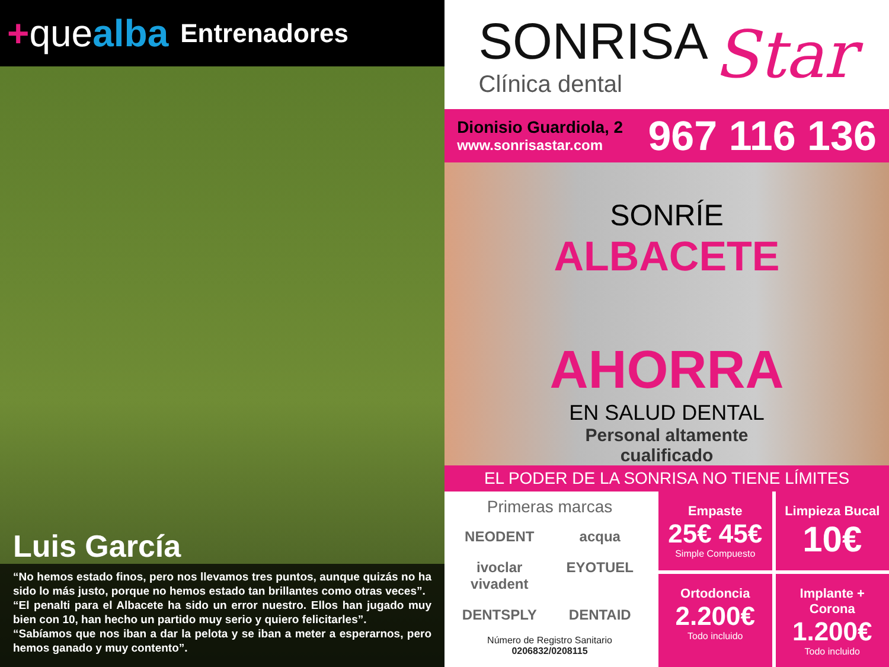+quealba
Entrenadores
Luis García
“No hemos estado finos, pero nos llevamos tres puntos, aunque quizás no ha sido lo más justo, porque no hemos estado tan brillantes como otras veces”.
“El penalti para el Albacete ha sido un error nuestro. Ellos han jugado muy bien con 10, han hecho un partido muy serio y quiero felicitarles”.
“Sabíamos que nos iban a dar la pelota y se iban a meter a esperarnos, pero hemos ganado y muy contento”.
SONRISA
Clínica dental
Star
Dionisio Guardiola, 2
www.sonrisastar.com
967 116 136
SONRÍE
ALBACETE
AHORRA
EN SALUD DENTAL
Personal altamente
cualificado
EL PODER DE LA SONRISA NO TIENE LÍMITES
Primeras marcas
NEODENT acqua ivoclar vivadent EYOTUEL DENTSPLY DENTAID
Número de Registro Sanitario
0206832/0208115
Empaste
25€ 45€
Simple Compuesto
Limpieza Bucal
10€
Ortodoncia
2.200€
Todo incluido
Implante + Corona
1.200€
Todo incluido